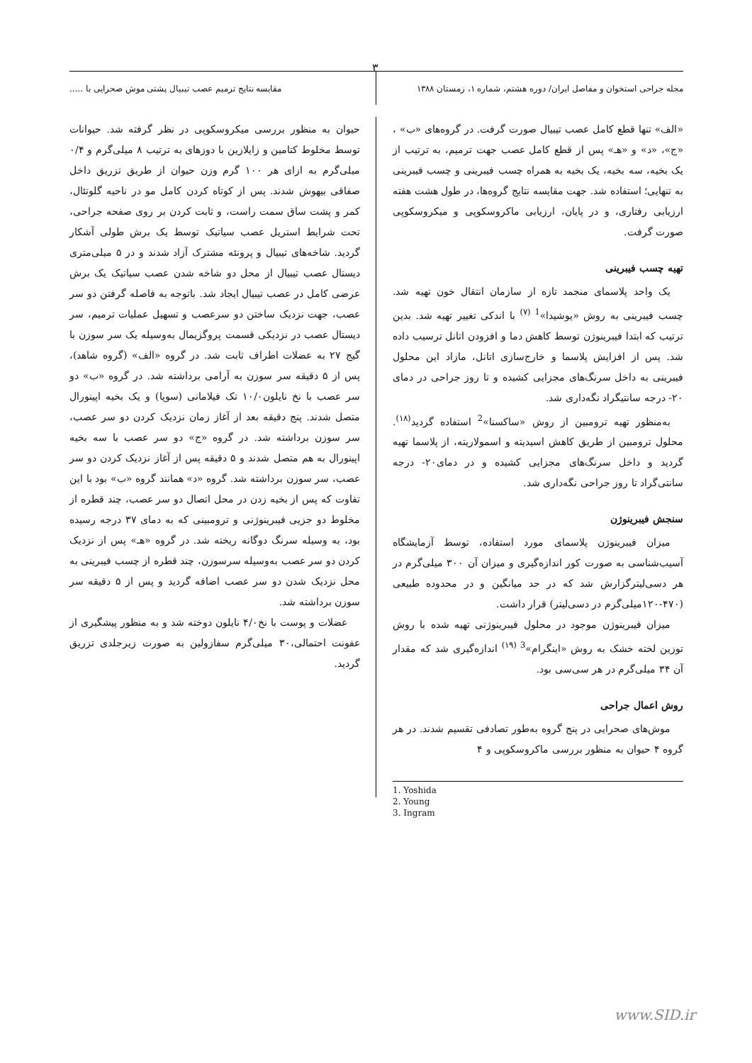٣
مجله جراحی استخوان و مفاصل ایران/ دوره هشتم، شماره ۱، زمستان ۱۳۸۸ مقایسه نتایج ترمیم عصب تیبیال پشتی موش صحرایی با .....
«الف» تنها قطع کامل عصب تیبیال صورت گرفت. در گروه‌های «ب» ، «ج»، «د» و «هـ» پس از قطع کامل عصب جهت ترمیم، به ترتیب از یک بخیه، سه بخیه، یک بخیه به همراه چسب فیبرینی و چسب فیبرینی به تنهایی؛ استفاده شد. جهت مقایسه نتایج گروه‌ها، در طول هشت هفته ارزیابی رفتاری، و در پایان، ارزیابی ماکروسکوپی و میکروسکوپی صورت گرفت.
تهیه چسب فیبرینی
یک واحد پلاسمای منجمد تازه از سازمان انتقال خون تهیه شد. چسب فیبرینی به روش «یوشیدا»<sup>1 (۷)</sup> با اندکی تغییر تهیه شد. بدین ترتیب که ابتدا فیبرینوژن توسط کاهش دما و افزودن اتانل ترسیب داده شد. پس از افزایش پلاسما و خارج‌سازی اتانل، مازاد این محلول فیبرینی به داخل سرنگ‌های مجزایی کشیده و تا روز جراحی در دمای ۲۰- درجه سانتیگراد نگه‌داری شد.
به‌منظور تهیه ترومبین از روش «ساکسنا»<sup>2</sup> استفاده گردید<sup>(۱۸)</sup>. محلول ترومبین از طریق کاهش اسیدیته و اسمولاریته، از پلاسما تهیه گردید و داخل سرنگ‌های مجزایی کشیده و در دمای۲۰- درجه سانتی‌گراد تا روز جراحی نگه‌داری شد.
سنجش فیبرینوژن
میزان فیبرینوژن پلاسمای مورد استفاده، توسط آزمایشگاه آسیب‌شناسی به صورت کور اندازه‌گیری و میزان آن ۳۰۰ میلی‌گرم در هر دسی‌لیترگزارش شد که در حد میانگین و در محدوده طبیعی (۴۷۰-۱۲۰میلی‌گرم در دسی‌لیتر) قرار داشت.
میزان فیبرینوژن موجود در محلول فیبرینوژنی تهیه شده با روش توزین لخته خشک به روش «اینگرام»<sup>3 (۱۹)</sup> اندازه‌گیری شد که مقدار آن ۳۴ میلی‌گرم در هر سی‌سی بود.
روش اعمال جراحی
موش‌های صحرایی در پنج گروه به‌طور تصادفی تقسیم شدند. در هر گروه ۴ حیوان به منظور بررسی ماکروسکوپی و ۴
1. Yoshida
2. Young
3. Ingram
حیوان به منظور بررسی میکروسکوپی در نظر گرفته شد. حیوانات توسط مخلوط کتامین و زایلازین با دوزهای به ترتیب ۸ میلی‌گرم و ۰/۴ میلی‌گرم به ازای هر ۱۰۰ گرم وزن حیوان از طریق تزریق داخل صفاقی بیهوش شدند. پس از کوتاه کردن کامل مو در ناحیه گلوتئال، کمر و پشت ساق سمت راست، و ثابت کردن بر روی صفحه جراحی، تحت شرایط استریل عصب سیاتیک توسط یک برش طولی آشکار گردید. شاخه‌های تیبیال و پرونئه مشترک آزاد شدند و در ۵ میلی‌متری دیستال عصب تیبیال از محل دو شاخه شدن عصب سیاتیک یک برش عرضی کامل در عصب تیبیال ایجاد شد. باتوجه به فاصله گرفتن دو سر عصب، جهت نزدیک ساختن دو سرعصب و تسهیل عملیات ترمیم، سر دیستال عصب در نزدیکی قسمت پروگزیمال به‌وسیله یک سر سوزن با گیج ۲۷ به عضلات اطراف ثابت شد. در گروه «الف» (گروه شاهد)، پس از ۵ دقیقه سر سوزن به آرامی برداشته شد. در گروه «ب» دو سر عصب با نخ نایلون۱۰/۰ تک فیلامانی (سوپا) و یک بخیه اپینورال متصل شدند. پنج دقیقه بعد از آغاز زمان نزدیک کردن دو سر عصب، سر سوزن برداشته شد. در گروه «ج» دو سر عصب با سه بخیه اپینورال به هم متصل شدند و ۵ دقیقه پس از آغاز نزدیک کردن دو سر عصب، سر سوزن برداشته شد. گروه «د» همانند گروه «ب» بود با این تفاوت که پس از بخیه زدن در محل اتصال دو سر عصب، چند قطره از مخلوط دو جزیی فیبرینوژنی و ترومبینی که به دمای ۳۷ درجه رسیده بود، به وسیله سرنگ دوگانه ریخته شد. در گروه «هـ» پس از نزدیک کردن دو سر عصب به‌وسیله سرسوزن، چند قطره از چسب فیبرینی به محل نزدیک شدن دو سر عصب اضافه گردید و پس از ۵ دقیقه سر سوزن برداشته شد.
عضلات و پوست با نخ۴/۰ نایلون دوخته شد و به منظور پیشگیری از عفونت احتمالی،۳۰ میلی‌گرم سفازولین به صورت زیرجلدی تزریق گردید.
www.SID.ir